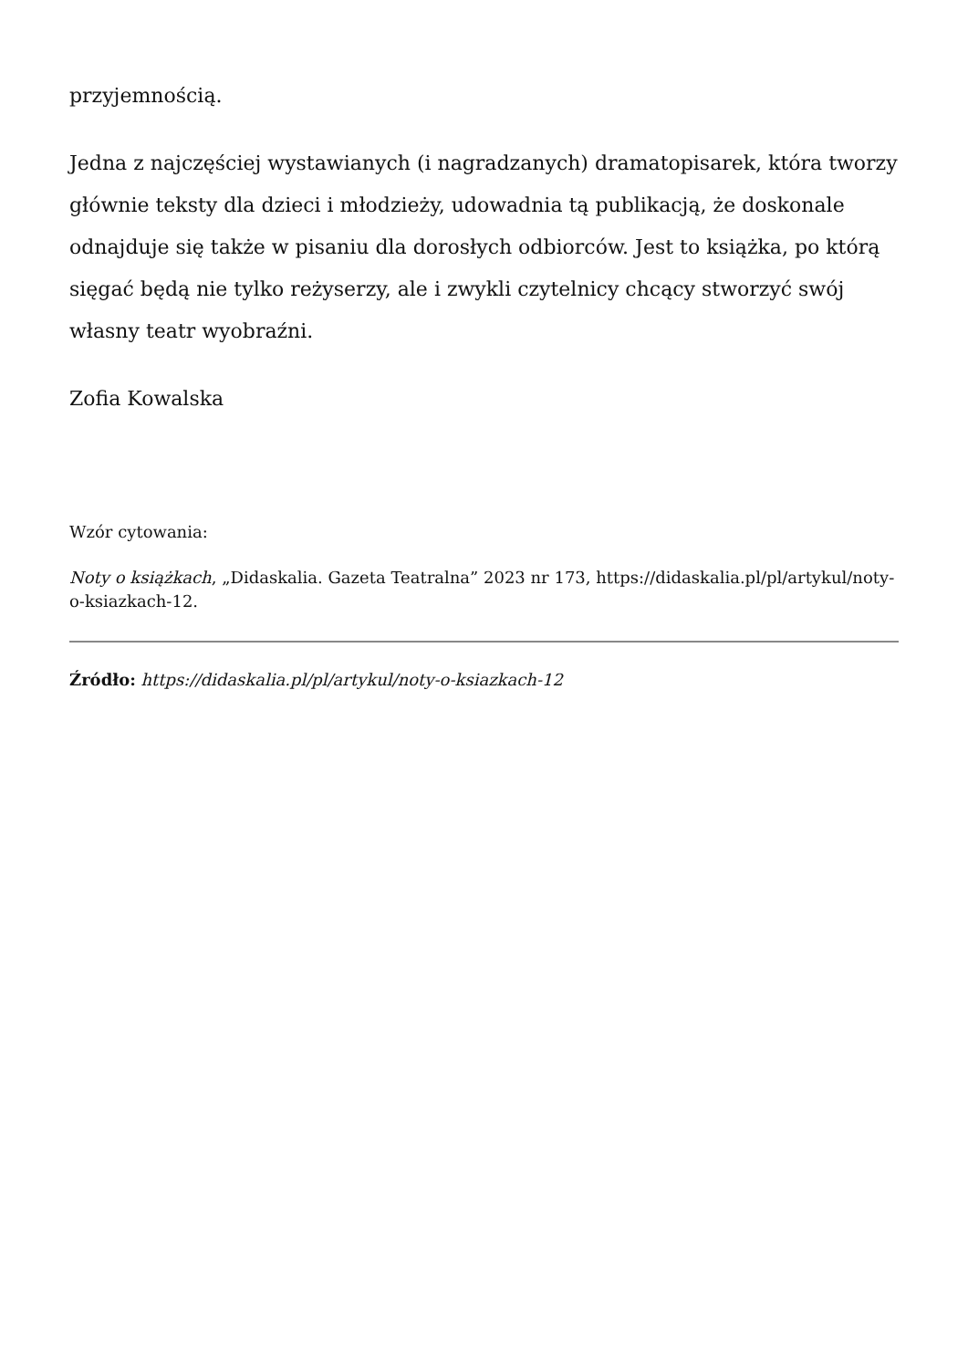przyjemnością.
Jedna z najczęściej wystawianych (i nagradzanych) dramatopisarek, która tworzy głównie teksty dla dzieci i młodzieży, udowadnia tą publikacją, że doskonale odnajduje się także w pisaniu dla dorosłych odbiorców. Jest to książka, po którą sięgać będą nie tylko reżyserzy, ale i zwykli czytelnicy chcący stworzyć swój własny teatr wyobraźni.
Zofia Kowalska
Wzór cytowania:
Noty o książkach, „Didaskalia. Gazeta Teatralna” 2023 nr 173, https://didaskalia.pl/pl/artykul/noty-o-ksiazkach-12.
Źródło: https://didaskalia.pl/pl/artykul/noty-o-ksiazkach-12